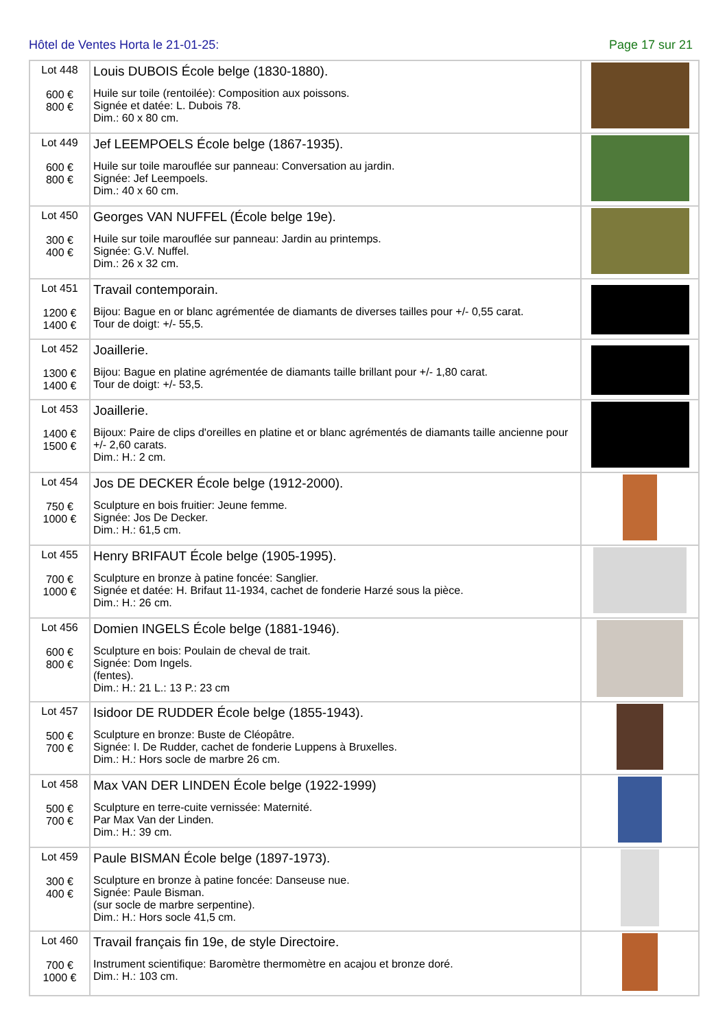Hôtel de Ventes Horta le 21-01-25: Page 17 sur 21
| Lot 448 600 € 800 € | Louis DUBOIS École belge (1830-1880). Huile sur toile (rentoilée): Composition aux poissons. Signée et datée: L. Dubois 78. Dim.: 60 x 80 cm. | |
| Lot 449 600 € 800 € | Jef LEEMPOELS École belge (1867-1935). Huile sur toile marouflée sur panneau: Conversation au jardin. Signée: Jef Leempoels. Dim.: 40 x 60 cm. | |
| Lot 450 300 € 400 € | Georges VAN NUFFEL (École belge 19e). Huile sur toile marouflée sur panneau: Jardin au printemps. Signée: G.V. Nuffel. Dim.: 26 x 32 cm. | |
| Lot 451 1200 € 1400 € | Travail contemporain. Bijou: Bague en or blanc agrémentée de diamants de diverses tailles pour +/- 0,55 carat. Tour de doigt: +/- 55,5. | |
| Lot 452 1300 € 1400 € | Joaillerie. Bijou: Bague en platine agrémentée de diamants taille brillant pour +/- 1,80 carat. Tour de doigt: +/- 53,5. | |
| Lot 453 1400 € 1500 € | Joaillerie. Bijoux: Paire de clips d'oreilles en platine et or blanc agrémentés de diamants taille ancienne pour +/- 2,60 carats. Dim.: H.: 2 cm. | |
| Lot 454 750 € 1000 € | Jos DE DECKER École belge (1912-2000). Sculpture en bois fruitier: Jeune femme. Signée: Jos De Decker. Dim.: H.: 61,5 cm. | |
| Lot 455 700 € 1000 € | Henry BRIFAUT École belge (1905-1995). Sculpture en bronze à patine foncée: Sanglier. Signée et datée: H. Brifaut 11-1934, cachet de fonderie Harzé sous la pièce. Dim.: H.: 26 cm. | |
| Lot 456 600 € 800 € | Domien INGELS École belge (1881-1946). Sculpture en bois: Poulain de cheval de trait. Signée: Dom Ingels. (fentes). Dim.: H.: 21 L.: 13 P.: 23 cm | |
| Lot 457 500 € 700 € | Isidoor DE RUDDER École belge (1855-1943). Sculpture en bronze: Buste de Cléopâtre. Signée: I. De Rudder, cachet de fonderie Luppens à Bruxelles. Dim.: H.: Hors socle de marbre 26 cm. | |
| Lot 458 500 € 700 € | Max VAN DER LINDEN École belge (1922-1999) Sculpture en terre-cuite vernissée: Maternité. Par Max Van der Linden. Dim.: H.: 39 cm. | |
| Lot 459 300 € 400 € | Paule BISMAN École belge (1897-1973). Sculpture en bronze à patine foncée: Danseuse nue. Signée: Paule Bisman. (sur socle de marbre serpentine). Dim.: H.: Hors socle 41,5 cm. | |
| Lot 460 700 € 1000 € | Travail français fin 19e, de style Directoire. Instrument scientifique: Baromètre thermomètre en acajou et bronze doré. Dim.: H.: 103 cm. | |